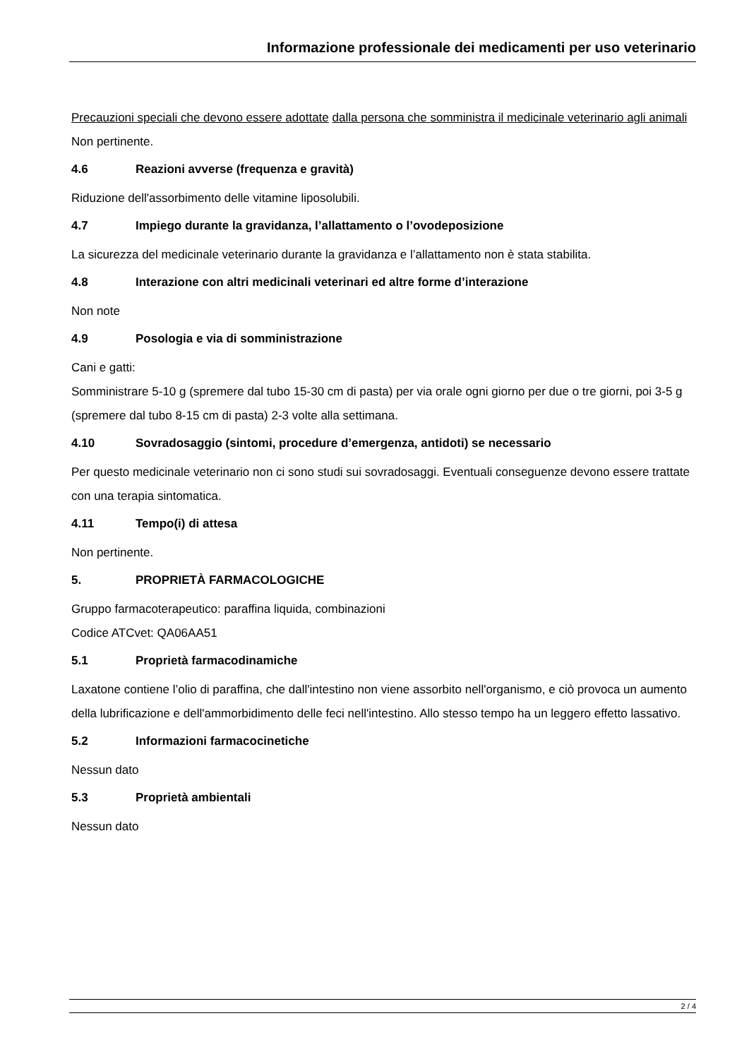Informazione professionale dei medicamenti per uso veterinario
Precauzioni speciali che devono essere adottate dalla persona che somministra il medicinale veterinario agli animali
Non pertinente.
4.6 Reazioni avverse (frequenza e gravità)
Riduzione dell'assorbimento delle vitamine liposolubili.
4.7 Impiego durante la gravidanza, l’allattamento o l’ovodeposizione
La sicurezza del medicinale veterinario durante la gravidanza e l’allattamento non è stata stabilita.
4.8 Interazione con altri medicinali veterinari ed altre forme d’interazione
Non note
4.9 Posologia e via di somministrazione
Cani e gatti:
Somministrare 5-10 g (spremere dal tubo 15-30 cm di pasta) per via orale ogni giorno per due o tre giorni, poi 3-5 g (spremere dal tubo 8-15 cm di pasta) 2-3 volte alla settimana.
4.10 Sovradosaggio (sintomi, procedure d’emergenza, antidoti) se necessario
Per questo medicinale veterinario non ci sono studi sui sovradosaggi. Eventuali conseguenze devono essere trattate con una terapia sintomatica.
4.11 Tempo(i) di attesa
Non pertinente.
5. PROPRIETÀ FARMACOLOGICHE
Gruppo farmacoterapeutico: paraffina liquida, combinazioni
Codice ATCvet: QA06AA51
5.1 Proprietà farmacodinamiche
Laxatone contiene l’olio di paraffina, che dall'intestino non viene assorbito nell'organismo, e ciò provoca un aumento della lubrificazione e dell'ammorbidimento delle feci nell'intestino. Allo stesso tempo ha un leggero effetto lassativo.
5.2 Informazioni farmacocinetiche
Nessun dato
5.3 Proprietà ambientali
Nessun dato
2 / 4